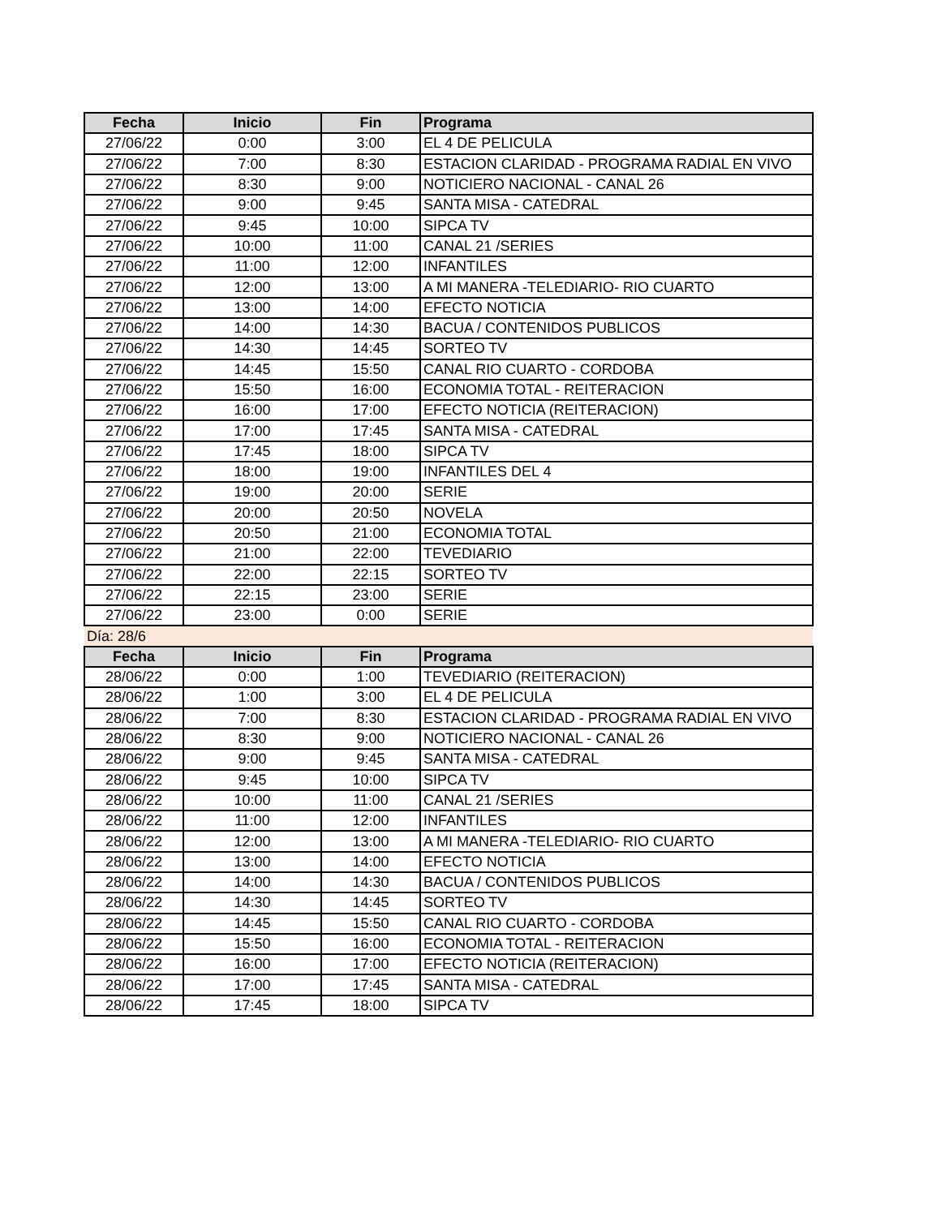| Fecha | Inicio | Fin | Programa |
| --- | --- | --- | --- |
| 27/06/22 | 0:00 | 3:00 | EL 4 DE PELICULA |
| 27/06/22 | 7:00 | 8:30 | ESTACION CLARIDAD - PROGRAMA RADIAL EN VIVO |
| 27/06/22 | 8:30 | 9:00 | NOTICIERO NACIONAL - CANAL 26 |
| 27/06/22 | 9:00 | 9:45 | SANTA MISA - CATEDRAL |
| 27/06/22 | 9:45 | 10:00 | SIPCA TV |
| 27/06/22 | 10:00 | 11:00 | CANAL 21 /SERIES |
| 27/06/22 | 11:00 | 12:00 | INFANTILES |
| 27/06/22 | 12:00 | 13:00 | A MI MANERA -TELEDIARIO- RIO CUARTO |
| 27/06/22 | 13:00 | 14:00 | EFECTO NOTICIA |
| 27/06/22 | 14:00 | 14:30 | BACUA / CONTENIDOS PUBLICOS |
| 27/06/22 | 14:30 | 14:45 | SORTEO TV |
| 27/06/22 | 14:45 | 15:50 | CANAL RIO CUARTO - CORDOBA |
| 27/06/22 | 15:50 | 16:00 | ECONOMIA TOTAL - REITERACION |
| 27/06/22 | 16:00 | 17:00 | EFECTO NOTICIA (REITERACION) |
| 27/06/22 | 17:00 | 17:45 | SANTA MISA - CATEDRAL |
| 27/06/22 | 17:45 | 18:00 | SIPCA TV |
| 27/06/22 | 18:00 | 19:00 | INFANTILES DEL 4 |
| 27/06/22 | 19:00 | 20:00 | SERIE |
| 27/06/22 | 20:00 | 20:50 | NOVELA |
| 27/06/22 | 20:50 | 21:00 | ECONOMIA TOTAL |
| 27/06/22 | 21:00 | 22:00 | TEVEDIARIO |
| 27/06/22 | 22:00 | 22:15 | SORTEO TV |
| 27/06/22 | 22:15 | 23:00 | SERIE |
| 27/06/22 | 23:00 | 0:00 | SERIE |
| Día: 28/6 | | | |
| Fecha | Inicio | Fin | Programa |
| 28/06/22 | 0:00 | 1:00 | TEVEDIARIO (REITERACION) |
| 28/06/22 | 1:00 | 3:00 | EL 4 DE PELICULA |
| 28/06/22 | 7:00 | 8:30 | ESTACION CLARIDAD - PROGRAMA RADIAL EN VIVO |
| 28/06/22 | 8:30 | 9:00 | NOTICIERO NACIONAL - CANAL 26 |
| 28/06/22 | 9:00 | 9:45 | SANTA MISA - CATEDRAL |
| 28/06/22 | 9:45 | 10:00 | SIPCA TV |
| 28/06/22 | 10:00 | 11:00 | CANAL 21 /SERIES |
| 28/06/22 | 11:00 | 12:00 | INFANTILES |
| 28/06/22 | 12:00 | 13:00 | A MI MANERA -TELEDIARIO- RIO CUARTO |
| 28/06/22 | 13:00 | 14:00 | EFECTO NOTICIA |
| 28/06/22 | 14:00 | 14:30 | BACUA / CONTENIDOS PUBLICOS |
| 28/06/22 | 14:30 | 14:45 | SORTEO TV |
| 28/06/22 | 14:45 | 15:50 | CANAL RIO CUARTO - CORDOBA |
| 28/06/22 | 15:50 | 16:00 | ECONOMIA TOTAL - REITERACION |
| 28/06/22 | 16:00 | 17:00 | EFECTO NOTICIA (REITERACION) |
| 28/06/22 | 17:00 | 17:45 | SANTA MISA - CATEDRAL |
| 28/06/22 | 17:45 | 18:00 | SIPCA TV |